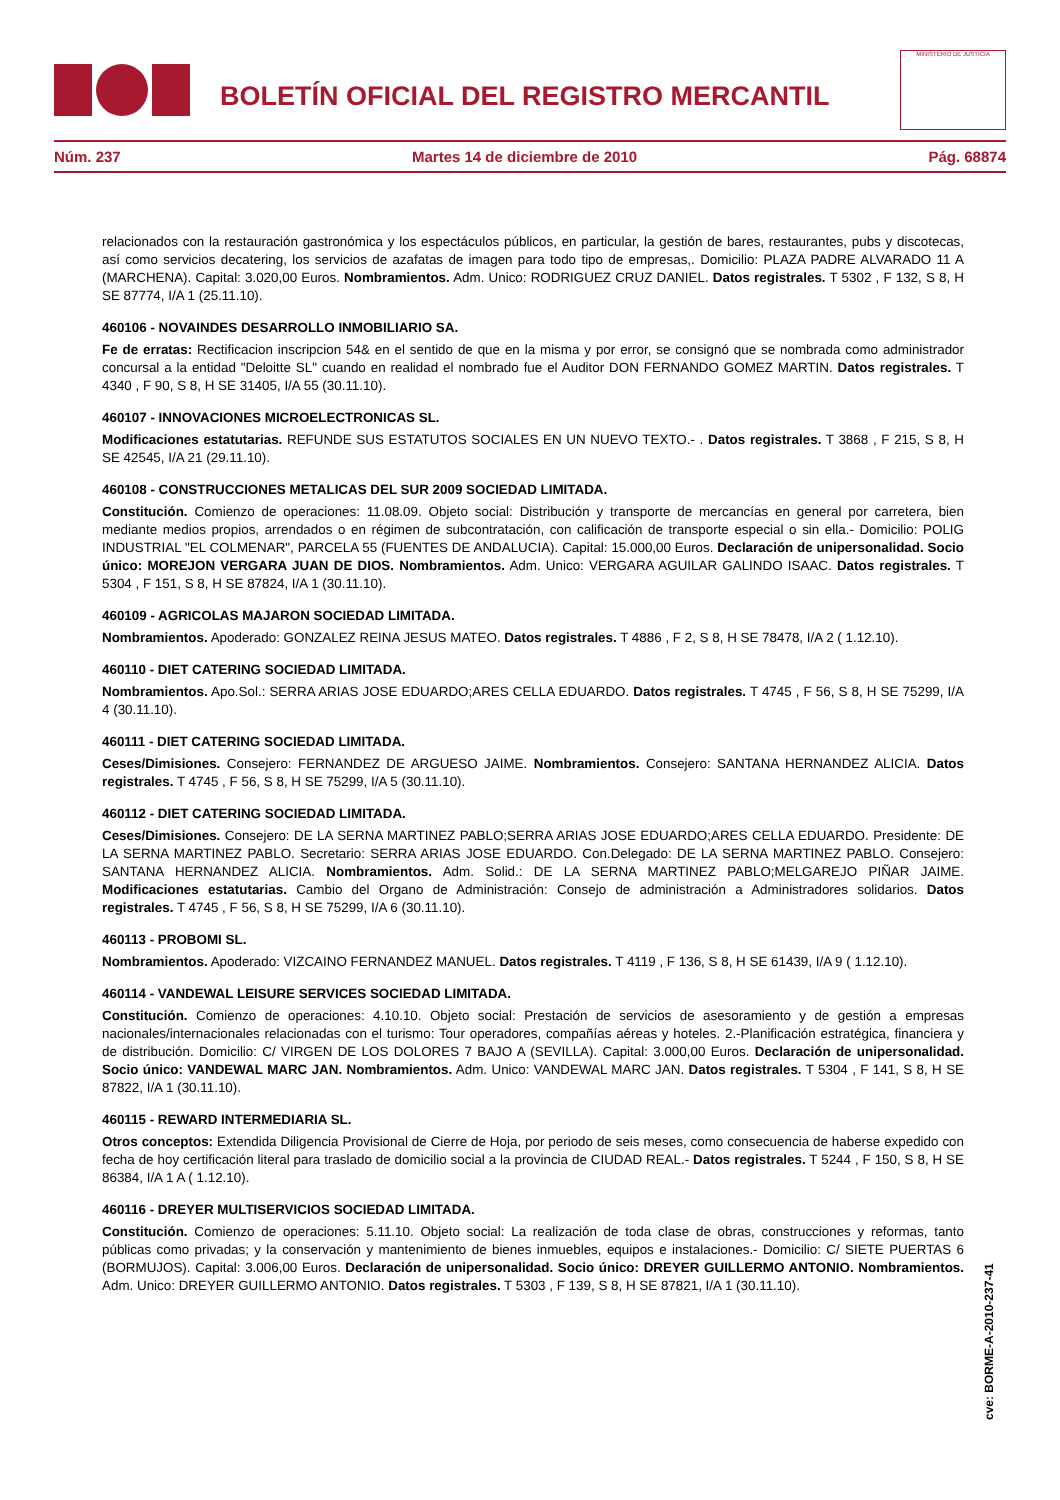BOLETÍN OFICIAL DEL REGISTRO MERCANTIL
MINISTERIO DE JUSTICIA
Núm. 237 Martes 14 de diciembre de 2010 Pág. 68874
relacionados con la restauración gastronómica y los espectáculos públicos, en particular, la gestión de bares, restaurantes, pubs y discotecas, así como servicios decatering, los servicios de azafatas de imagen para todo tipo de empresas,. Domicilio: PLAZA PADRE ALVARADO 11 A (MARCHENA). Capital: 3.020,00 Euros. Nombramientos. Adm. Unico: RODRIGUEZ CRUZ DANIEL. Datos registrales. T 5302 , F 132, S 8, H SE 87774, I/A 1 (25.11.10).
460106 - NOVAINDES DESARROLLO INMOBILIARIO SA.
Fe de erratas: Rectificacion inscripcion 54& en el sentido de que en la misma y por error, se consignó que se nombrada como administrador concursal a la entidad "Deloitte SL" cuando en realidad el nombrado fue el Auditor DON FERNANDO GOMEZ MARTIN. Datos registrales. T 4340 , F 90, S 8, H SE 31405, I/A 55 (30.11.10).
460107 - INNOVACIONES MICROELECTRONICAS SL.
Modificaciones estatutarias. REFUNDE SUS ESTATUTOS SOCIALES EN UN NUEVO TEXTO.- . Datos registrales. T 3868 , F 215, S 8, H SE 42545, I/A 21 (29.11.10).
460108 - CONSTRUCCIONES METALICAS DEL SUR 2009 SOCIEDAD LIMITADA.
Constitución. Comienzo de operaciones: 11.08.09. Objeto social: Distribución y transporte de mercancías en general por carretera, bien mediante medios propios, arrendados o en régimen de subcontratación, con calificación de transporte especial o sin ella.- Domicilio: POLIG INDUSTRIAL "EL COLMENAR", PARCELA 55 (FUENTES DE ANDALUCIA). Capital: 15.000,00 Euros. Declaración de unipersonalidad. Socio único: MOREJON VERGARA JUAN DE DIOS. Nombramientos. Adm. Unico: VERGARA AGUILAR GALINDO ISAAC. Datos registrales. T 5304 , F 151, S 8, H SE 87824, I/A 1 (30.11.10).
460109 - AGRICOLAS MAJARON SOCIEDAD LIMITADA.
Nombramientos. Apoderado: GONZALEZ REINA JESUS MATEO. Datos registrales. T 4886 , F 2, S 8, H SE 78478, I/A 2 ( 1.12.10).
460110 - DIET CATERING SOCIEDAD LIMITADA.
Nombramientos. Apo.Sol.: SERRA ARIAS JOSE EDUARDO;ARES CELLA EDUARDO. Datos registrales. T 4745 , F 56, S 8, H SE 75299, I/A 4 (30.11.10).
460111 - DIET CATERING SOCIEDAD LIMITADA.
Ceses/Dimisiones. Consejero: FERNANDEZ DE ARGUESO JAIME. Nombramientos. Consejero: SANTANA HERNANDEZ ALICIA. Datos registrales. T 4745 , F 56, S 8, H SE 75299, I/A 5 (30.11.10).
460112 - DIET CATERING SOCIEDAD LIMITADA.
Ceses/Dimisiones. Consejero: DE LA SERNA MARTINEZ PABLO;SERRA ARIAS JOSE EDUARDO;ARES CELLA EDUARDO. Presidente: DE LA SERNA MARTINEZ PABLO. Secretario: SERRA ARIAS JOSE EDUARDO. Con.Delegado: DE LA SERNA MARTINEZ PABLO. Consejero: SANTANA HERNANDEZ ALICIA. Nombramientos. Adm. Solid.: DE LA SERNA MARTINEZ PABLO;MELGAREJO PIÑAR JAIME. Modificaciones estatutarias. Cambio del Organo de Administración: Consejo de administración a Administradores solidarios. Datos registrales. T 4745 , F 56, S 8, H SE 75299, I/A 6 (30.11.10).
460113 - PROBOMI SL.
Nombramientos. Apoderado: VIZCAINO FERNANDEZ MANUEL. Datos registrales. T 4119 , F 136, S 8, H SE 61439, I/A 9 ( 1.12.10).
460114 - VANDEWAL LEISURE SERVICES SOCIEDAD LIMITADA.
Constitución. Comienzo de operaciones: 4.10.10. Objeto social: Prestación de servicios de asesoramiento y de gestión a empresas nacionales/internacionales relacionadas con el turismo: Tour operadores, compañías aéreas y hoteles. 2.-Planificación estratégica, financiera y de distribución. Domicilio: C/ VIRGEN DE LOS DOLORES 7 BAJO A (SEVILLA). Capital: 3.000,00 Euros. Declaración de unipersonalidad. Socio único: VANDEWAL MARC JAN. Nombramientos. Adm. Unico: VANDEWAL MARC JAN. Datos registrales. T 5304 , F 141, S 8, H SE 87822, I/A 1 (30.11.10).
460115 - REWARD INTERMEDIARIA SL.
Otros conceptos: Extendida Diligencia Provisional de Cierre de Hoja, por periodo de seis meses, como consecuencia de haberse expedido con fecha de hoy certificación literal para traslado de domicilio social a la provincia de CIUDAD REAL.- Datos registrales. T 5244 , F 150, S 8, H SE 86384, I/A 1 A ( 1.12.10).
460116 - DREYER MULTISERVICIOS SOCIEDAD LIMITADA.
Constitución. Comienzo de operaciones: 5.11.10. Objeto social: La realización de toda clase de obras, construcciones y reformas, tanto públicas como privadas; y la conservación y mantenimiento de bienes inmuebles, equipos e instalaciones.- Domicilio: C/ SIETE PUERTAS 6 (BORMUJOS). Capital: 3.006,00 Euros. Declaración de unipersonalidad. Socio único: DREYER GUILLERMO ANTONIO. Nombramientos. Adm. Unico: DREYER GUILLERMO ANTONIO. Datos registrales. T 5303 , F 139, S 8, H SE 87821, I/A 1 (30.11.10).
cve: BORME-A-2010-237-41